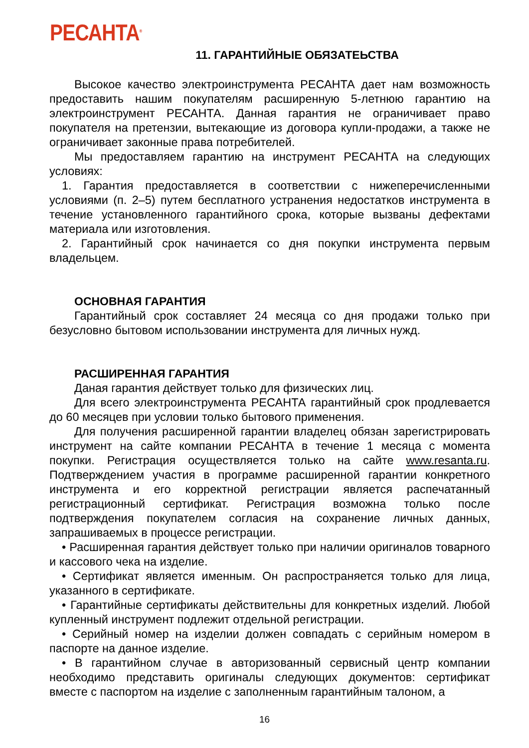РЕСАНТА<sup>®</sup>
11. ГАРАНТИЙНЫЕ ОБЯЗАТЕЬСТВА
Высокое качество электроинструмента РЕСАНТА дает нам возможность предоставить нашим покупателям расширенную 5-летнюю гарантию на электроинструмент РЕСАНТА. Данная гарантия не ограничивает право покупателя на претензии, вытекающие из договора купли-продажи, а также не ограничивает законные права потребителей.
Мы предоставляем гарантию на инструмент РЕСАНТА на следующих условиях:
1. Гарантия предоставляется в соответствии с нижеперечисленными условиями (п. 2–5) путем бесплатного устранения недостатков инструмента в течение установленного гарантийного срока, которые вызваны дефектами материала или изготовления.
2. Гарантийный срок начинается со дня покупки инструмента первым владельцем.
ОСНОВНАЯ ГАРАНТИЯ
Гарантийный срок составляет 24 месяца со дня продажи только при безусловно бытовом использовании инструмента для личных нужд.
РАСШИРЕННАЯ ГАРАНТИЯ
Даная гарантия действует только для физических лиц.
Для всего электроинструмента РЕСАНТА гарантийный срок продлевается до 60 месяцев при условии только бытового применения.
Для получения расширенной гарантии владелец обязан зарегистрировать инструмент на сайте компании РЕСАНТА в течение 1 месяца с момента покупки. Регистрация осуществляется только на сайте www.resanta.ru. Подтверждением участия в программе расширенной гарантии конкретного инструмента и его корректной регистрации является распечатанный регистрационный сертификат. Регистрация возможна только после подтверждения покупателем согласия на сохранение личных данных, запрашиваемых в процессе регистрации.
• Расширенная гарантия действует только при наличии оригиналов товарного и кассового чека на изделие.
• Сертификат является именным. Он распространяется только для лица, указанного в сертификате.
• Гарантийные сертификаты действительны для конкретных изделий. Любой купленный инструмент подлежит отдельной регистрации.
• Серийный номер на изделии должен совпадать с серийным номером в паспорте на данное изделие.
• В гарантийном случае в авторизованный сервисный центр компании необходимо представить оригиналы следующих документов: сертификат вместе с паспортом на изделие с заполненным гарантийным талоном, а
16